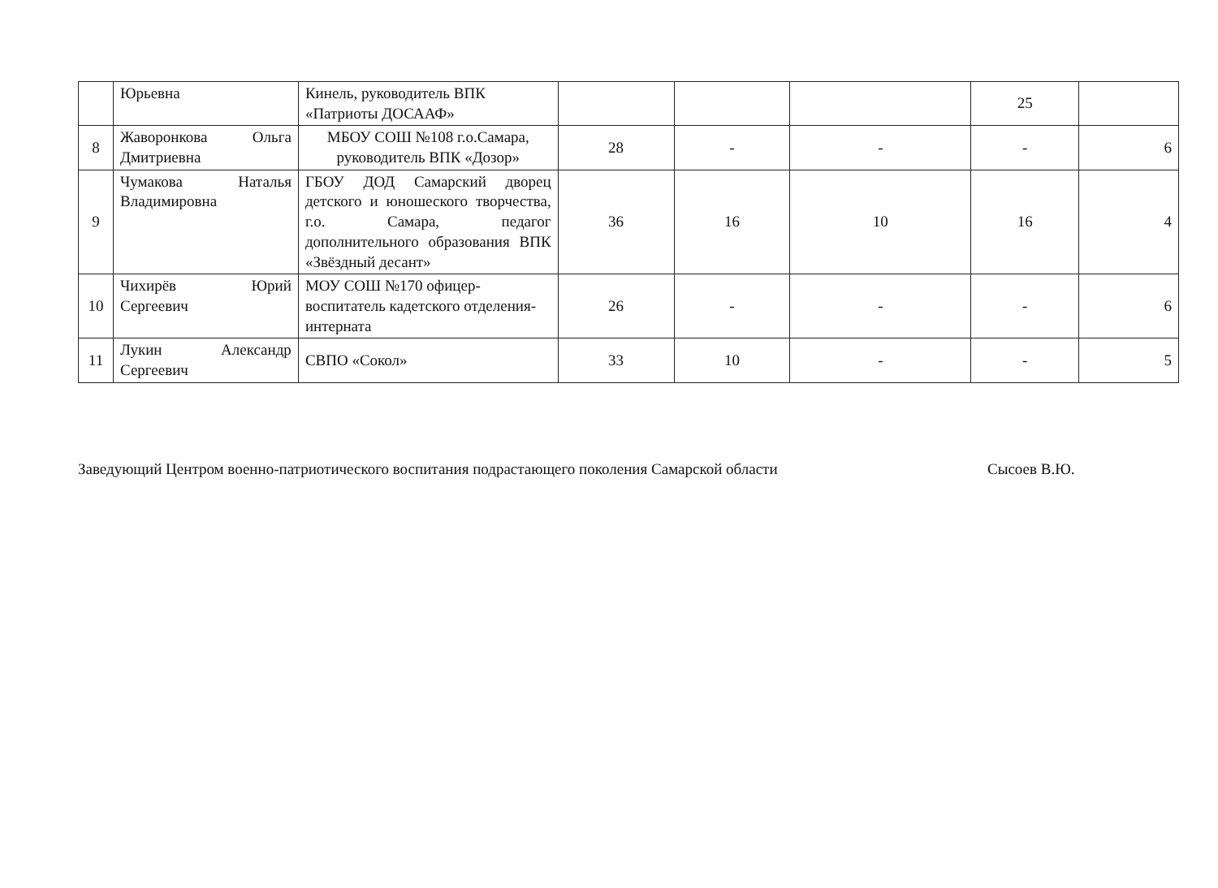| | Юрьевна | Кинель, руководитель ВПК «Патриоты ДОСААФ» | | | | 25 | |
| 8 | Жаворонкова Ольга Дмитриевна | МБОУ СОШ №108 г.о.Самара, руководитель ВПК «Дозор» | 28 | - | - | - | 6 |
| 9 | Чумакова Наталья Владимировна | ГБОУ ДОД Самарский дворец детского и юношеского творчества, г.о. Самара, педагог дополнительного образования ВПК «Звёздный десант» | 36 | 16 | 10 | 16 | 4 |
| 10 | Чихирёв Юрий Сергеевич | МОУ СОШ №170 офицер-воспитатель кадетского отделения-интерната | 26 | - | - | - | 6 |
| 11 | Лукин Александр Сергеевич | СВПО «Сокол» | 33 | 10 | - | - | 5 |
Заведующий Центром военно-патриотического воспитания подрастающего поколения Самарской области Сысоев В.Ю.